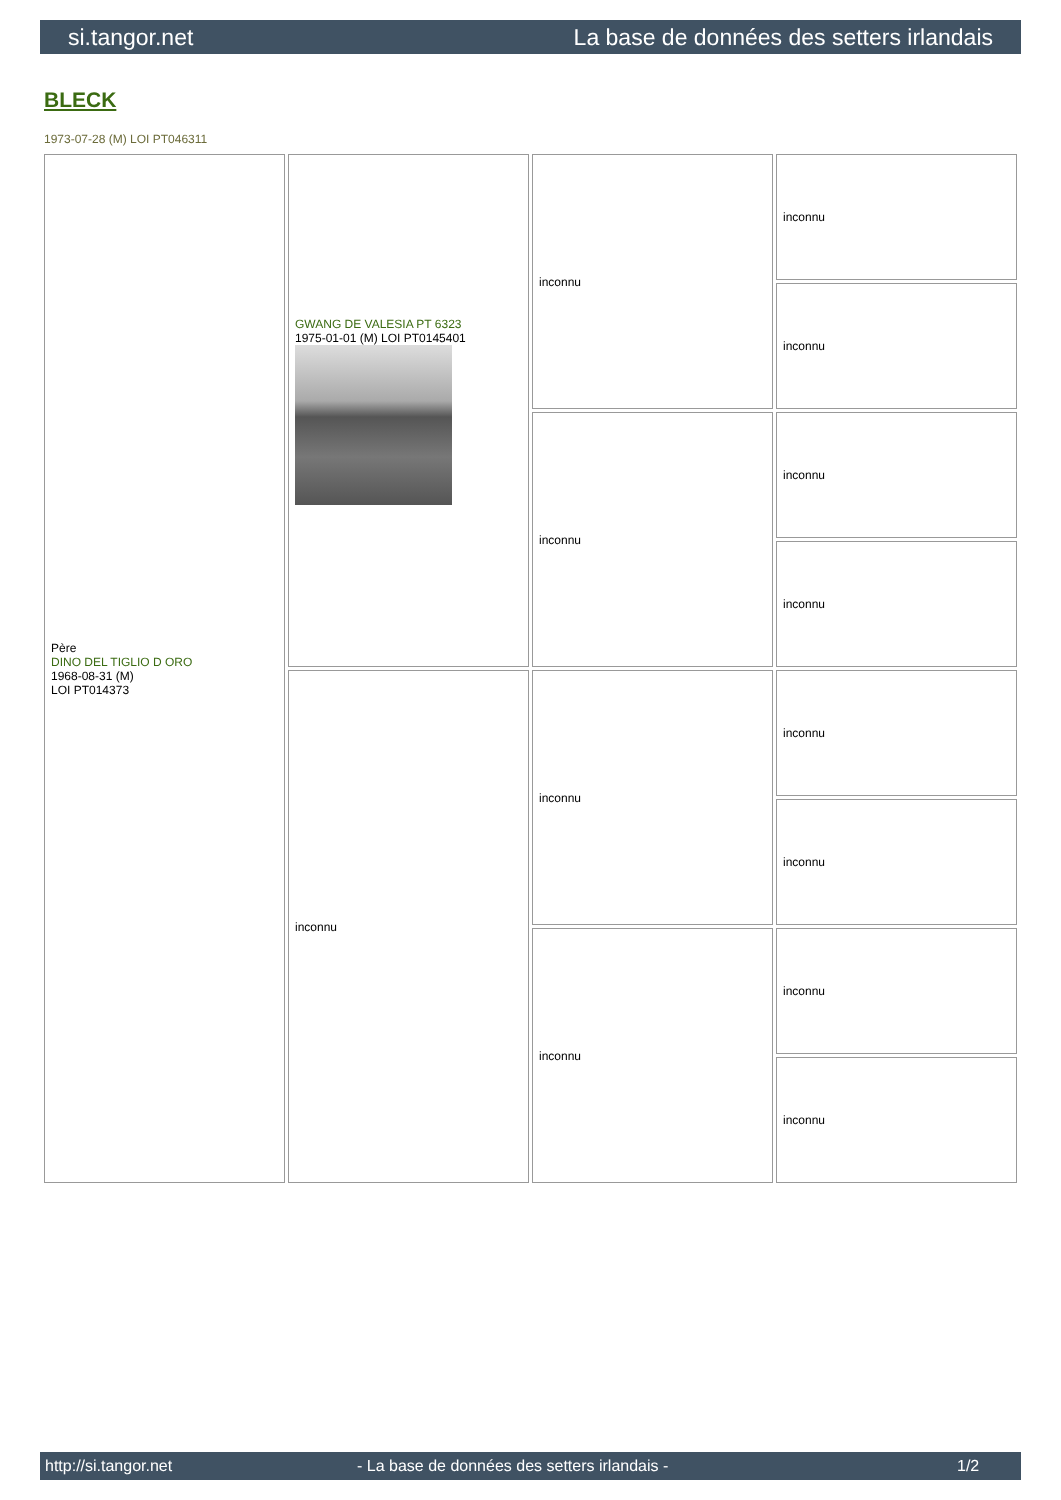si.tangor.net La base de données des setters irlandais
BLECK
1973-07-28 (M) LOI PT046311
| Père DINO DEL TIGLIO D ORO 1968-08-31 (M) LOI PT014373 | GWANG DE VALESIA PT 6323 1975-01-01 (M) LOI PT0145401 | inconnu | inconnu |
| | | | inconnu |
| | | inconnu | inconnu |
| | | | inconnu |
| | inconnu | inconnu | inconnu |
| | | | inconnu |
| | | inconnu | inconnu |
| | | | inconnu |
http://si.tangor.net - La base de données des setters irlandais - 1/2